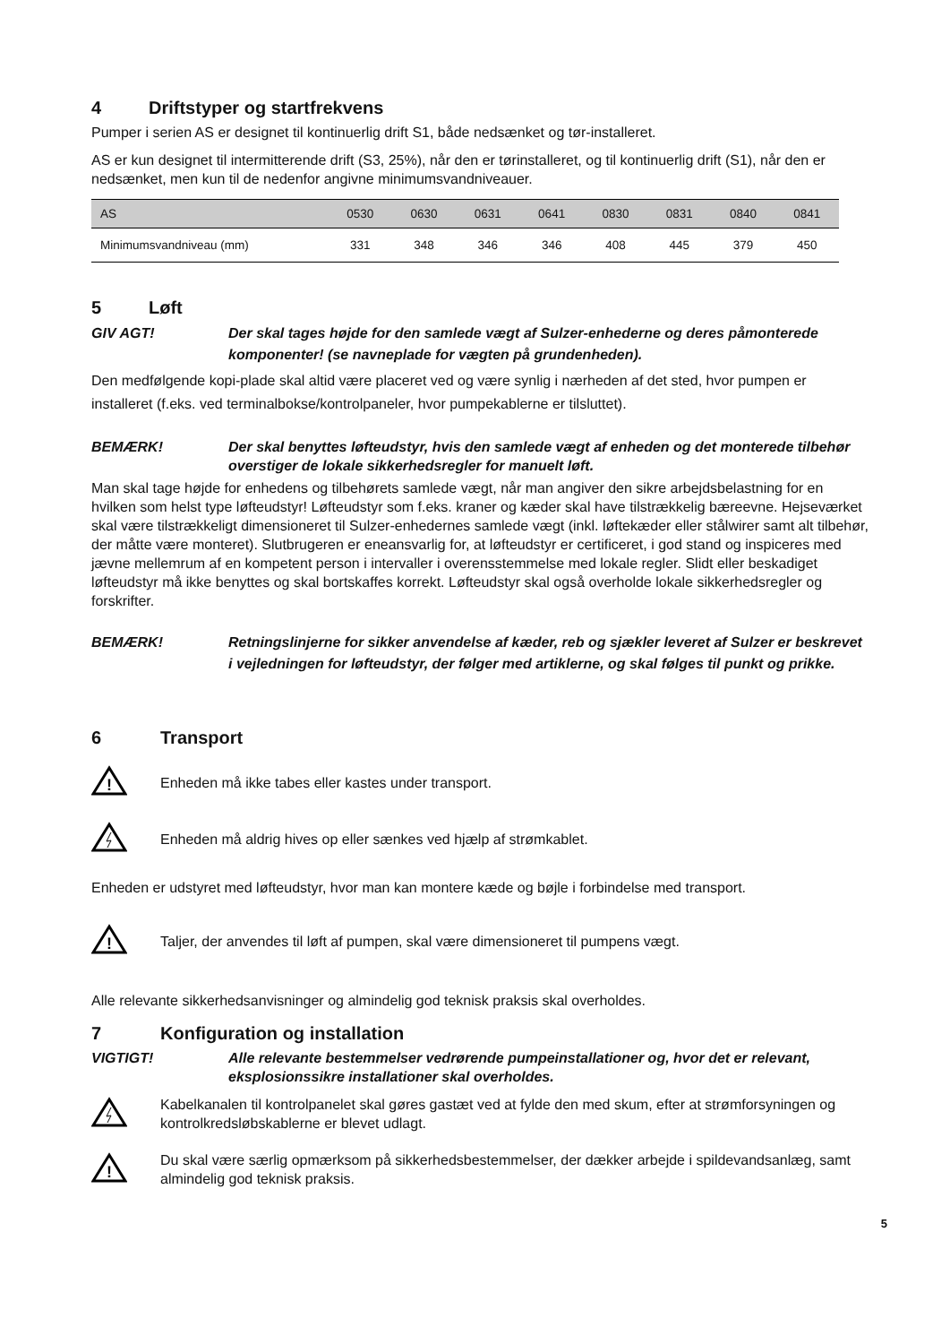4 Driftstyper og startfrekvens
Pumper i serien AS er designet til kontinuerlig drift S1, både nedsænket og tør-installeret.
AS er kun designet til intermitterende drift (S3, 25%), når den er tørinstalleret, og til kontinuerlig drift (S1), når den er nedsænket, men kun til de nedenfor angivne minimumsvandniveauer.
| AS | 0530 | 0630 | 0631 | 0641 | 0830 | 0831 | 0840 | 0841 |
| --- | --- | --- | --- | --- | --- | --- | --- | --- |
| Minimumsvandniveau (mm) | 331 | 348 | 346 | 346 | 408 | 445 | 379 | 450 |
5 Løft
GIV AGT! Der skal tages højde for den samlede vægt af Sulzer-enhederne og deres påmonterede komponenter! (se navneplade for vægten på grundenheden).
Den medfølgende kopi-plade skal altid være placeret ved og være synlig i nærheden af det sted, hvor pumpen er installeret (f.eks. ved terminalbokse/kontrolpaneler, hvor pumpekablerne er tilsluttet).
BEMÆRK! Der skal benyttes løfteudstyr, hvis den samlede vægt af enheden og det monterede tilbehør overstiger de lokale sikkerhedsregler for manuelt løft.
Man skal tage højde for enhedens og tilbehørets samlede vægt, når man angiver den sikre arbejdsbelastning for en hvilken som helst type løfteudstyr! Løfteudstyr som f.eks. kraner og kæder skal have tilstrækkelig bæreevne. Hejseværket skal være tilstrækkeligt dimensioneret til Sulzer-enhedernes samlede vægt (inkl. løftekæder eller stålwirer samt alt tilbehør, der måtte være monteret). Slutbrugeren er eneansvarlig for, at løfteudstyr er certificeret, i god stand og inspiceres med jævne mellemrum af en kompetent person i intervaller i overensstemmelse med lokale regler. Slidt eller beskadiget løfteudstyr må ikke benyttes og skal bortskaffes korrekt. Løfteudstyr skal også overholde lokale sikkerhedsregler og forskrifter.
BEMÆRK! Retningslinjerne for sikker anvendelse af kæder, reb og sjækler leveret af Sulzer er beskrevet i vejledningen for løfteudstyr, der følger med artiklerne, og skal følges til punkt og prikke.
6 Transport
!
Enheden må ikke tabes eller kastes under transport.
Enheden må aldrig hives op eller sænkes ved hjælp af strømkablet.
Enheden er udstyret med løfteudstyr, hvor man kan montere kæde og bøjle i forbindelse med transport.
!
Taljer, der anvendes til løft af pumpen, skal være dimensioneret til pumpens vægt.
Alle relevante sikkerhedsanvisninger og almindelig god teknisk praksis skal overholdes.
7 Konfiguration og installation
VIGTIGT! Alle relevante bestemmelser vedrørende pumpeinstallationer og, hvor det er relevant, eksplosionssikre installationer skal overholdes.
Kabelkanalen til kontrolpanelet skal gøres gastæt ved at fylde den med skum, efter at strømforsyningen og kontrolkredsløbskablerne er blevet udlagt.
!
Du skal være særlig opmærksom på sikkerhedsbestemmelser, der dækker arbejde i spildevandsanlæg, samt almindelig god teknisk praksis.
5